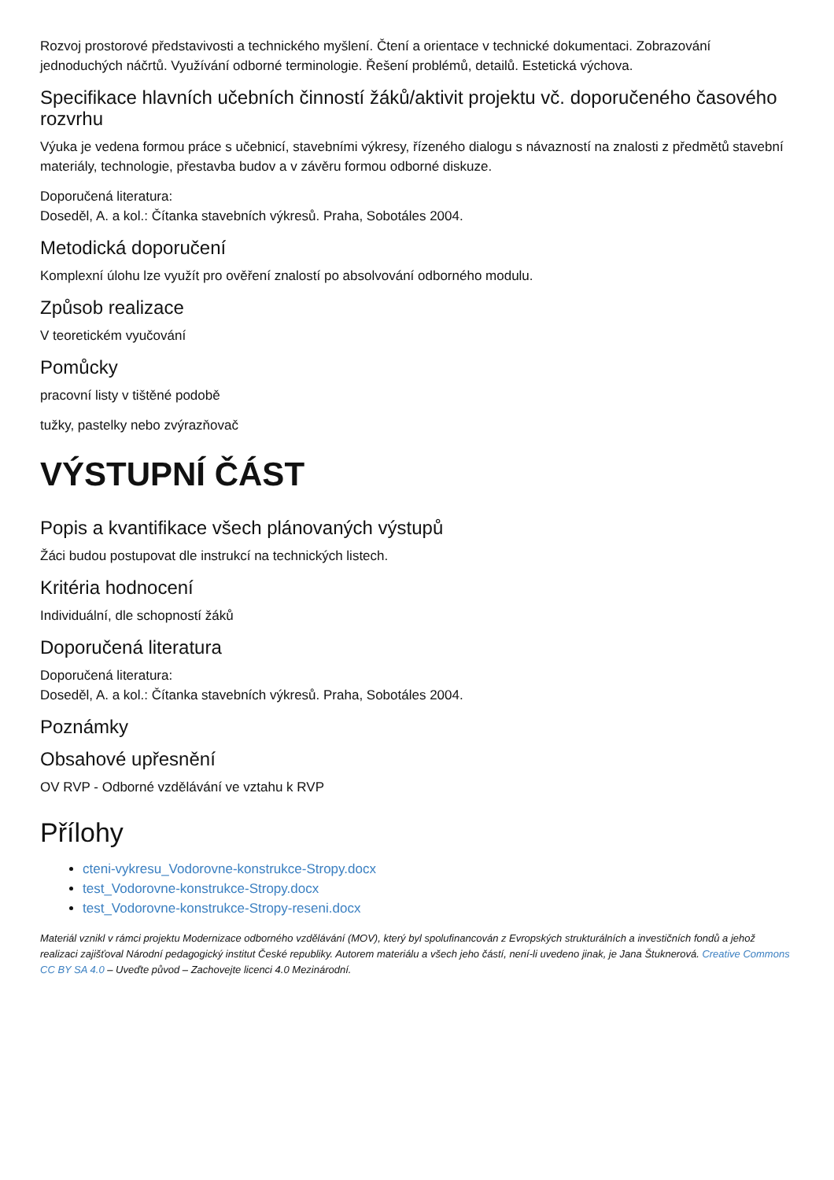Rozvoj prostorové představivosti a technického myšlení. Čtení a orientace v technické dokumentaci. Zobrazování jednoduchých náčrtů. Využívání odborné terminologie. Řešení problémů, detailů. Estetická výchova.
Specifikace hlavních učebních činností žáků/aktivit projektu vč. doporučeného časového rozvrhu
Výuka je vedena formou práce s učebnicí, stavebními výkresy, řízeného dialogu s návazností na znalosti z předmětů stavební materiály, technologie, přestavba budov a v závěru formou odborné diskuze.
Doporučená literatura:
Doseděl, A. a kol.: Čítanka stavebních výkresů. Praha, Sobotáles 2004.
Metodická doporučení
Komplexní úlohu lze využít pro ověření znalostí po absolvování odborného modulu.
Způsob realizace
V teoretickém vyučování
Pomůcky
pracovní listy v tištěné podobě
tužky, pastelky nebo zvýrazňovač
VÝSTUPNÍ ČÁST
Popis a kvantifikace všech plánovaných výstupů
Žáci budou postupovat dle instrukcí na technických listech.
Kritéria hodnocení
Individuální, dle schopností žáků
Doporučená literatura
Doporučená literatura:
Doseděl, A. a kol.: Čítanka stavebních výkresů. Praha, Sobotáles 2004.
Poznámky
Obsahové upřesnění
OV RVP - Odborné vzdělávání ve vztahu k RVP
Přílohy
cteni-vykresu_Vodorovne-konstrukce-Stropy.docx
test_Vodorovne-konstrukce-Stropy.docx
test_Vodorovne-konstrukce-Stropy-reseni.docx
Materiál vznikl v rámci projektu Modernizace odborného vzdělávání (MOV), který byl spolufinancován z Evropských strukturálních a investičních fondů a jehož realizaci zajišťoval Národní pedagogický institut České republiky. Autorem materiálu a všech jeho částí, není-li uvedeno jinak, je Jana Štuknerová. Creative Commons CC BY SA 4.0 – Uveďte původ – Zachovejte licenci 4.0 Mezinárodní.